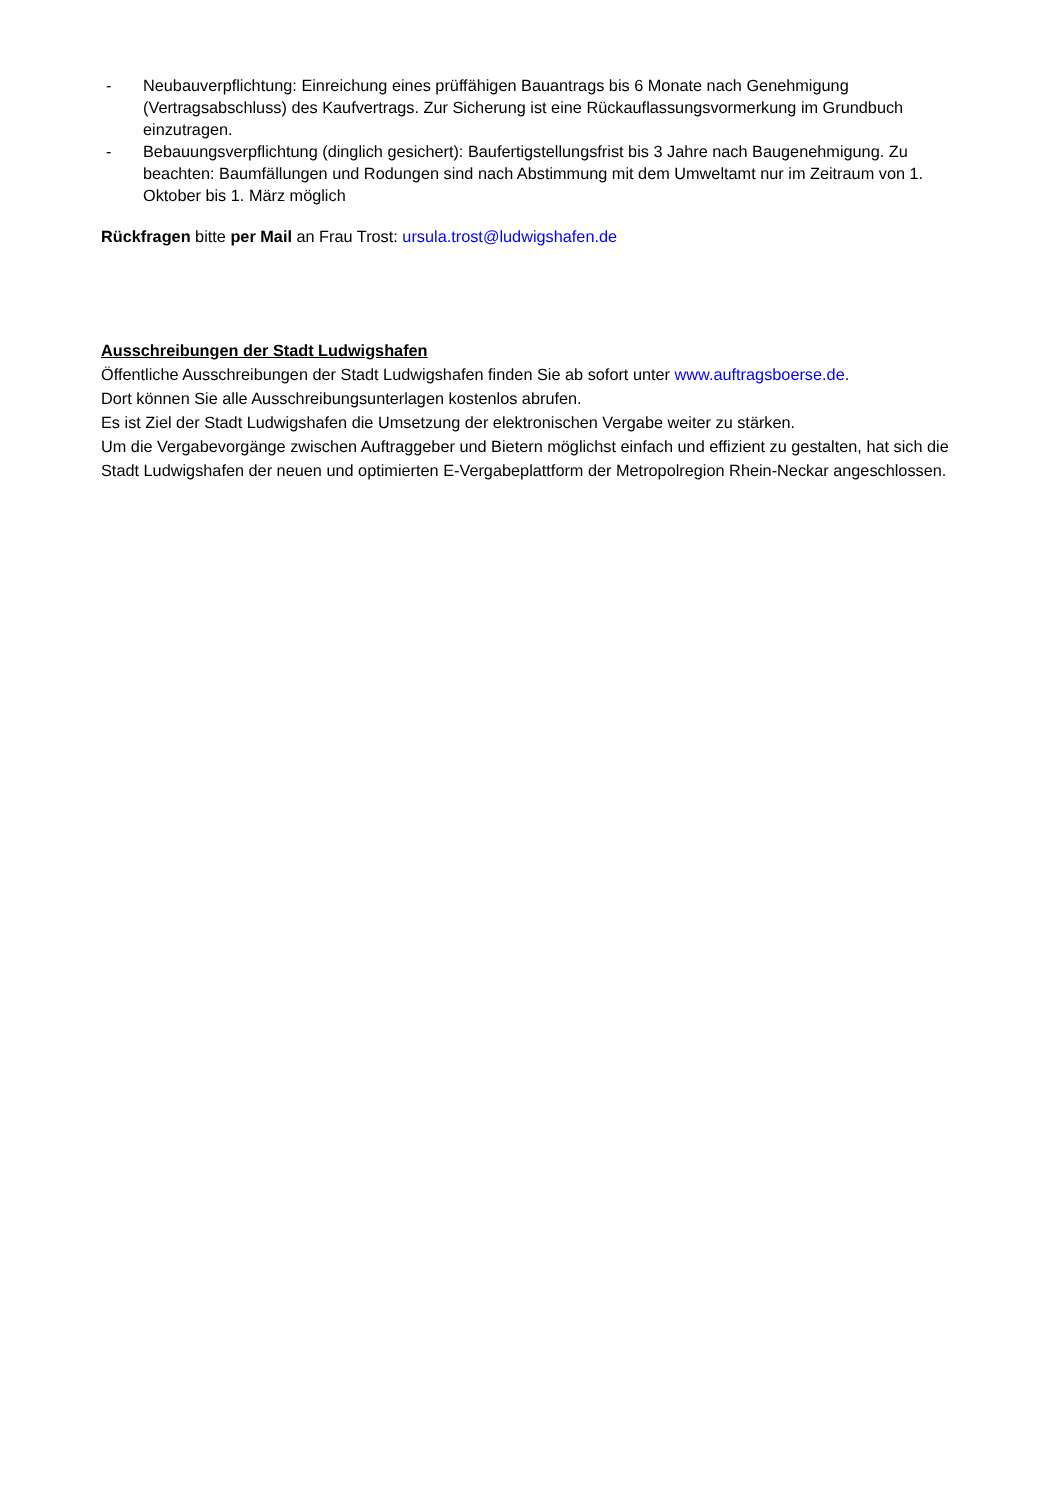- Neubauverpflichtung: Einreichung eines prüffähigen Bauantrags bis 6 Monate nach Genehmigung (Vertragsabschluss) des Kaufvertrags. Zur Sicherung ist eine Rückauflassungsvormerkung im Grundbuch einzutragen.
- Bebauungsverpflichtung (dinglich gesichert): Baufertigstellungsfrist bis 3 Jahre nach Baugenehmigung. Zu beachten: Baumfällungen und Rodungen sind nach Abstimmung mit dem Umweltamt nur im Zeitraum von 1. Oktober bis 1. März möglich
Rückfragen bitte per Mail an Frau Trost: ursula.trost@ludwigshafen.de
Ausschreibungen der Stadt Ludwigshafen
Öffentliche Ausschreibungen der Stadt Ludwigshafen finden Sie ab sofort unter www.auftragsboerse.de.
Dort können Sie alle Ausschreibungsunterlagen kostenlos abrufen.
Es ist Ziel der Stadt Ludwigshafen die Umsetzung der elektronischen Vergabe weiter zu stärken.
Um die Vergabevorgänge zwischen Auftraggeber und Bietern möglichst einfach und effizient zu gestalten, hat sich die Stadt Ludwigshafen der neuen und optimierten E-Vergabeplattform der Metropolregion Rhein-Neckar angeschlossen.